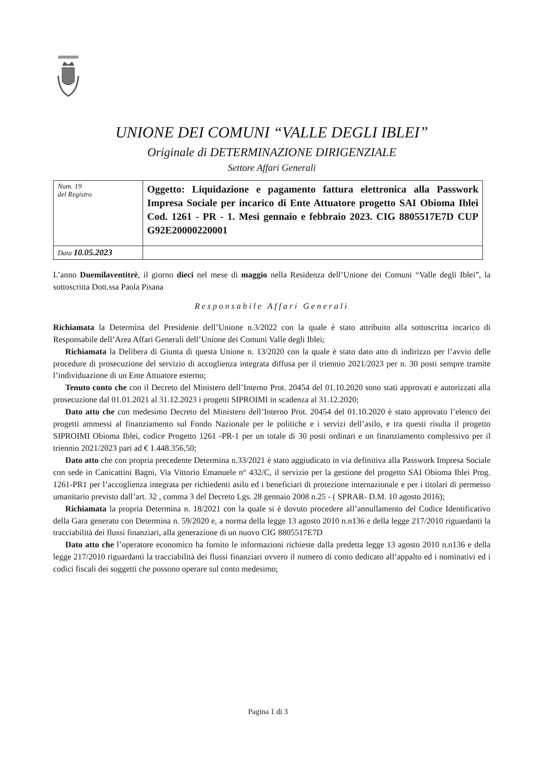UNIONE DEI COMUNI “VALLE DEGLI IBLEI”
Originale di DETERMINAZIONE DIRIGENZIALE
Settore Affari Generali
| Num. 19 del Registro | Oggetto: Liquidazione e pagamento fattura elettronica alla Passwork Impresa Sociale per incarico di Ente Attuatore progetto SAI Obioma Iblei Cod. 1261 - PR - 1. Mesi gennaio e febbraio 2023. CIG 8805517E7D CUP G92E20000220001 |
| Data 10.05.2023 | |
L’anno Duemilaventitrè, il giorno dieci nel mese di maggio nella Residenza dell’Unione dei Comuni “Valle degli Iblei”, la sottoscritta Dott.ssa Paola Pisana
Responsabile Affari Generali
Richiamata la Determina del Presidente dell’Unione n.3/2022 con la quale è stato attribuito alla sottoscritta incarico di Responsabile dell’Area Affari Generali dell’Unione dei Comuni Valle degli Iblei;
Richiamata la Delibera di Giunta di questa Unione n. 13/2020 con la quale è stato dato atto di indirizzo per l’avvio delle procedure di prosecuzione del servizio di accoglienza integrata diffusa per il triennio 2021/2023 per n. 30 posti sempre tramite l’individuazione di un Ente Attuatore esterno;
Tenuto conto che con il Decreto del Ministero dell’Interno Prot. 20454 del 01.10.2020 sono stati approvati e autorizzati alla prosecuzione dal 01.01.2021 al 31.12.2023 i progetti SIPROIMI in scadenza al 31.12.2020;
Dato atto che con medesimo Decreto del Ministero dell’Interno Prot. 20454 del 01.10.2020 è stato approvato l’elenco dei progetti ammessi al finanziamento sul Fondo Nazionale per le politiche e i servizi dell’asilo, e tra questi risulta il progetto SIPROIMI Obioma Iblei, codice Progetto 1261 -PR-1 per un totale di 30 posti ordinari e un finanziamento complessivo per il triennio 2021/2023 pari ad € 1.448.356,50;
Dato atto che con propria precedente Determina n.33/2021 è stato aggiudicato in via definitiva alla Passwork Impresa Sociale con sede in Canicattini Bagni, Via Vittorio Emanuele n° 432/C, il servizio per la gestione del progetto SAI Obioma Iblei Prog. 1261-PR1 per l’accoglienza integrata per richiedenti asilo ed i beneficiari di protezione internazionale e per i titolari di permesso umanitario previsto dall’art. 32 , comma 3 del Decreto Lgs. 28 gennaio 2008 n.25 - ( SPRAR- D.M. 10 agosto 2016);
Richiamata la propria Determina n. 18/2021 con la quale si è dovuto procedere all’annullamento del Codice Identificativo della Gara generato con Determina n. 59/2020 e, a norma della legge 13 agosto 2010 n.n136 e della legge 217/2010 riguardanti la tracciabilità dei flussi finanziari, alla generazione di un nuovo CIG 8805517E7D
Dato atto che l’operatore economico ha fornito le informazioni richieste dalla predetta legge 13 agosto 2010 n.n136 e della legge 217/2010 riguardanti la tracciabilità dei flussi finanziari ovvero il numero di conto dedicato all’appalto ed i nominativi ed i codici fiscali dei soggetti che possono operare sul conto medesimo;
Pagina 1 di 3